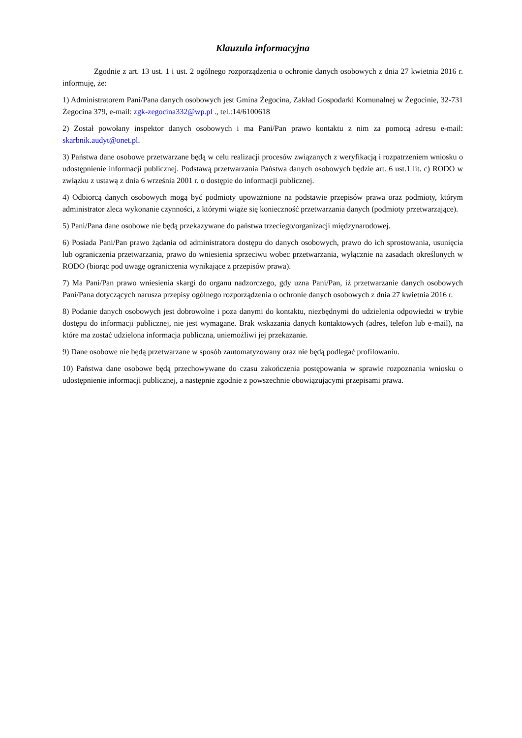Klauzula informacyjna
Zgodnie z art. 13 ust. 1 i ust. 2 ogólnego rozporządzenia o ochronie danych osobowych z dnia 27 kwietnia 2016 r. informuję, że:
1) Administratorem Pani/Pana danych osobowych jest Gmina Żegocina, Zakład Gospodarki Komunalnej w Żegocinie, 32-731 Żegocina 379, e-mail: zgk-zegocina332@wp.pl ., tel.:14/6100618
2) Został powołany inspektor danych osobowych i ma Pani/Pan prawo kontaktu z nim za pomocą adresu e-mail: skarbnik.audyt@onet.pl.
3) Państwa dane osobowe przetwarzane będą w celu realizacji procesów związanych z weryfikacją i rozpatrzeniem wniosku o udostępnienie informacji publicznej. Podstawą przetwarzania Państwa danych osobowych będzie art. 6 ust.1 lit. c) RODO w związku z ustawą z dnia 6 września 2001 r. o dostępie do informacji publicznej.
4) Odbiorcą danych osobowych mogą być podmioty upoważnione na podstawie przepisów prawa oraz podmioty, którym administrator zleca wykonanie czynności, z którymi wiąże się konieczność przetwarzania danych (podmioty przetwarzające).
5) Pani/Pana dane osobowe nie będą przekazywane do państwa trzeciego/organizacji międzynarodowej.
6) Posiada Pani/Pan prawo żądania od administratora dostępu do danych osobowych, prawo do ich sprostowania, usunięcia lub ograniczenia przetwarzania, prawo do wniesienia sprzeciwu wobec przetwarzania, wyłącznie na zasadach określonych w RODO (biorąc pod uwagę ograniczenia wynikające z przepisów prawa).
7) Ma Pani/Pan prawo wniesienia skargi do organu nadzorczego, gdy uzna Pani/Pan, iż przetwarzanie danych osobowych Pani/Pana dotyczących narusza przepisy ogólnego rozporządzenia o ochronie danych osobowych z dnia 27 kwietnia 2016 r.
8) Podanie danych osobowych jest dobrowolne i poza danymi do kontaktu, niezbędnymi do udzielenia odpowiedzi w trybie dostępu do informacji publicznej, nie jest wymagane. Brak wskazania danych kontaktowych (adres, telefon lub e-mail), na które ma zostać udzielona informacja publiczna, uniemożliwi jej przekazanie.
9) Dane osobowe nie będą przetwarzane w sposób zautomatyzowany oraz nie będą podlegać profilowaniu.
10) Państwa dane osobowe będą przechowywane do czasu zakończenia postępowania w sprawie rozpoznania wniosku o udostępnienie informacji publicznej, a następnie zgodnie z powszechnie obowiązującymi przepisami prawa.